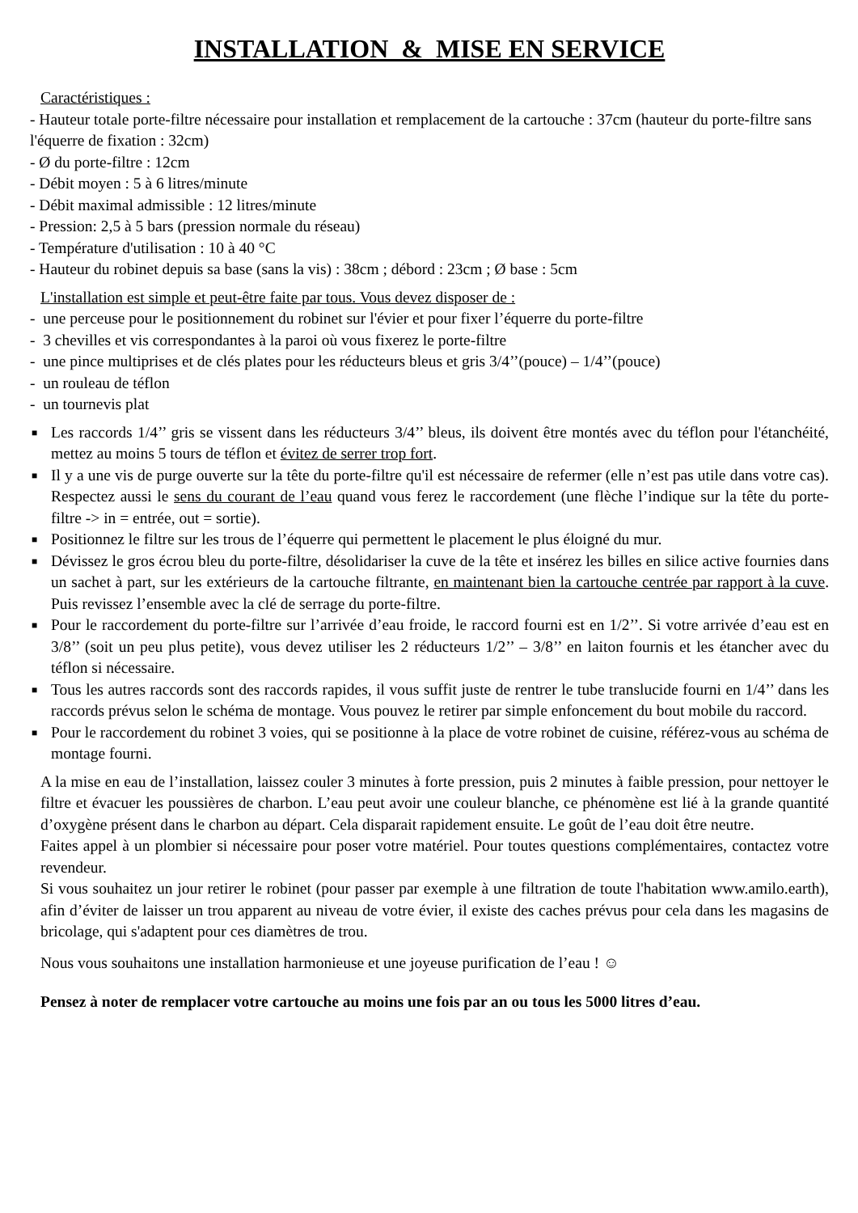INSTALLATION & MISE EN SERVICE
Caractéristiques :
- Hauteur totale porte-filtre nécessaire pour installation et remplacement de la cartouche : 37cm (hauteur du porte-filtre sans l'équerre de fixation : 32cm)
- Ø du porte-filtre : 12cm
- Débit moyen : 5 à 6 litres/minute
- Débit maximal admissible : 12 litres/minute
- Pression: 2,5 à 5 bars (pression normale du réseau)
- Température d'utilisation : 10 à 40 °C
- Hauteur du robinet depuis sa base (sans la vis) : 38cm ; débord : 23cm ; Ø base : 5cm
L'installation est simple et peut-être faite par tous. Vous devez disposer de :
- une perceuse pour le positionnement du robinet sur l'évier et pour fixer l’équerre du porte-filtre
- 3 chevilles et vis correspondantes à la paroi où vous fixerez le porte-filtre
- une pince multiprises et de clés plates pour les réducteurs bleus et gris 3/4’’(pouce) – 1/4’’(pouce)
- un rouleau de téflon
- un tournevis plat
■ Les raccords 1/4’’ gris se vissent dans les réducteurs 3/4’’ bleus, ils doivent être montés avec du téflon pour l'étanchéité, mettez au moins 5 tours de téflon et évitez de serrer trop fort.
■ Il y a une vis de purge ouverte sur la tête du porte-filtre qu'il est nécessaire de refermer (elle n’est pas utile dans votre cas). Respectez aussi le sens du courant de l’eau quand vous ferez le raccordement (une flèche l’indique sur la tête du porte-filtre -> in = entrée, out = sortie).
■ Positionnez le filtre sur les trous de l’équerre qui permettent le placement le plus éloigné du mur.
■ Dévissez le gros écrou bleu du porte-filtre, désolidariser la cuve de la tête et insérez les billes en silice active fournies dans un sachet à part, sur les extérieurs de la cartouche filtrante, en maintenant bien la cartouche centrée par rapport à la cuve. Puis revissez l’ensemble avec la clé de serrage du porte-filtre.
■ Pour le raccordement du porte-filtre sur l’arrivée d’eau froide, le raccord fourni est en 1/2’’. Si votre arrivée d’eau est en 3/8’’ (soit un peu plus petite), vous devez utiliser les 2 réducteurs 1/2’’ – 3/8’’ en laiton fournis et les étancher avec du téflon si nécessaire.
■ Tous les autres raccords sont des raccords rapides, il vous suffit juste de rentrer le tube translucide fourni en 1/4’’ dans les raccords prévus selon le schéma de montage. Vous pouvez le retirer par simple enfoncement du bout mobile du raccord.
■ Pour le raccordement du robinet 3 voies, qui se positionne à la place de votre robinet de cuisine, référez-vous au schéma de montage fourni.
A la mise en eau de l’installation, laissez couler 3 minutes à forte pression, puis 2 minutes à faible pression, pour nettoyer le filtre et évacuer les poussières de charbon. L’eau peut avoir une couleur blanche, ce phénomène est lié à la grande quantité d’oxygène présent dans le charbon au départ. Cela disparait rapidement ensuite. Le goût de l’eau doit être neutre.
Faites appel à un plombier si nécessaire pour poser votre matériel. Pour toutes questions complémentaires, contactez votre revendeur.
Si vous souhaitez un jour retirer le robinet (pour passer par exemple à une filtration de toute l'habitation www.amilo.earth), afin d’éviter de laisser un trou apparent au niveau de votre évier, il existe des caches prévus pour cela dans les magasins de bricolage, qui s'adaptent pour ces diamètres de trou.
Nous vous souhaitons une installation harmonieuse et une joyeuse purification de l’eau ! ☺
Pensez à noter de remplacer votre cartouche au moins une fois par an ou tous les 5000 litres d’eau.